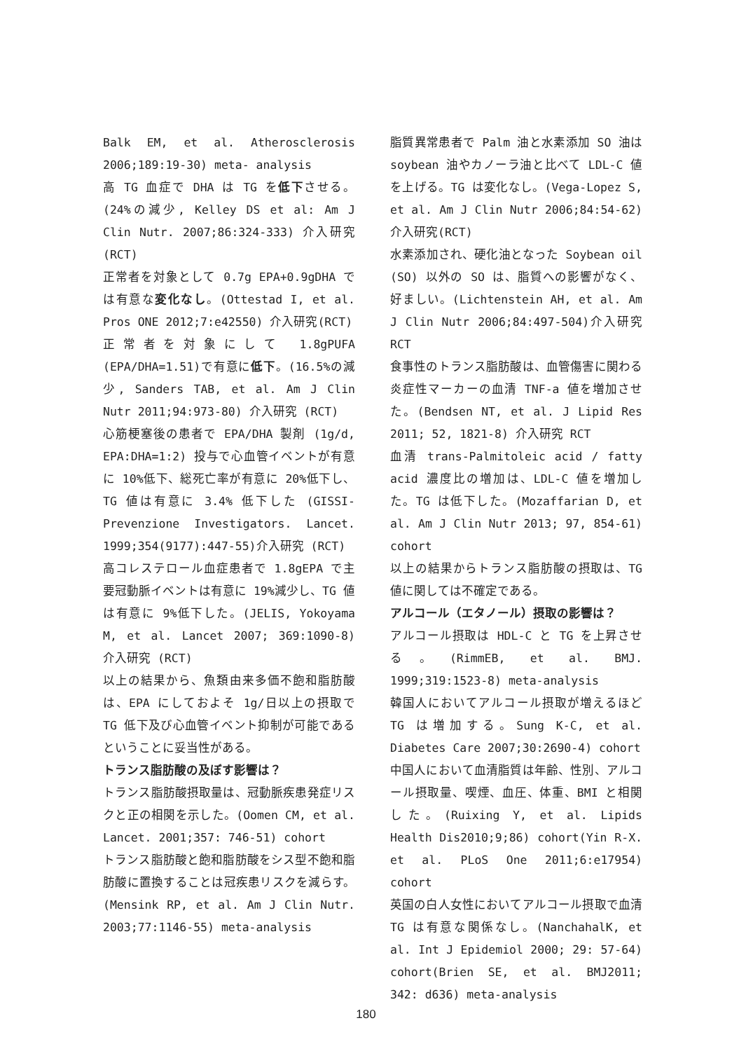Balk EM, et al. Atherosclerosis 2006;189:19-30) meta- analysis
高 TG 血症で DHA は TG を低下させる。(24%の減少, Kelley DS et al: Am J Clin Nutr. 2007;86:324-333) 介入研究(RCT)
正常者を対象として 0.7g EPA+0.9gDHA では有意な変化なし。(Ottestad I, et al. Pros ONE 2012;7:e42550) 介入研究(RCT)
正常者を対象にして 1.8gPUFA (EPA/DHA=1.51)で有意に低下。(16.5%の減少, Sanders TAB, et al. Am J Clin Nutr 2011;94:973-80) 介入研究 (RCT)
心筋梗塞後の患者で EPA/DHA 製剤 (1g/d, EPA:DHA=1:2) 投与で心血管イベントが有意に 10%低下、総死亡率が有意に 20%低下し、TG 値は有意に 3.4% 低下した (GISSI-Prevenzione Investigators. Lancet. 1999;354(9177):447-55)介入研究 (RCT)
高コレステロール血症患者で 1.8gEPA で主要冠動脈イベントは有意に 19%減少し、TG 値は有意に 9%低下した。(JELIS, Yokoyama M, et al. Lancet 2007; 369:1090-8) 介入研究 (RCT)
以上の結果から、魚類由来多価不飽和脂肪酸は、EPA にしておよそ 1g/日以上の摂取で TG 低下及び心血管イベント抑制が可能であるということに妥当性がある。
トランス脂肪酸の及ぼす影響は？
トランス脂肪酸摂取量は、冠動脈疾患発症リスクと正の相関を示した。(Oomen CM, et al. Lancet. 2001;357: 746-51) cohort
トランス脂肪酸と飽和脂肪酸をシス型不飽和脂肪酸に置換することは冠疾患リスクを減らす。(Mensink RP, et al. Am J Clin Nutr. 2003;77:1146-55) meta-analysis
脂質異常患者で Palm 油と水素添加 SO 油は soybean 油やカノーラ油と比べて LDL-C 値を上げる。TG は変化なし。(Vega-Lopez S, et al. Am J Clin Nutr 2006;84:54-62) 介入研究(RCT)
水素添加され、硬化油となった Soybean oil (SO) 以外の SO は、脂質への影響がなく、好ましい。(Lichtenstein AH, et al. Am J Clin Nutr 2006;84:497-504)介入研究 RCT
食事性のトランス脂肪酸は、血管傷害に関わる炎症性マーカーの血清 TNF-a 値を増加させた。(Bendsen NT, et al. J Lipid Res 2011; 52, 1821-8) 介入研究 RCT
血清 trans-Palmitoleic acid / fatty acid 濃度比の増加は、LDL-C 値を増加した。TG は低下した。(Mozaffarian D, et al. Am J Clin Nutr 2013; 97, 854-61) cohort
以上の結果からトランス脂肪酸の摂取は、TG 値に関しては不確定である。
アルコール（エタノール）摂取の影響は？
アルコール摂取は HDL-C と TG を上昇させる。(RimmEB, et al. BMJ. 1999;319:1523-8) meta-analysis
韓国人においてアルコール摂取が増えるほど TG は増加する。Sung K-C, et al. Diabetes Care 2007;30:2690-4) cohort
中国人において血清脂質は年齢、性別、アルコール摂取量、喫煙、血圧、体重、BMI と相関した。(Ruixing Y, et al. Lipids Health Dis2010;9;86) cohort(Yin R-X. et al. PLoS One 2011;6:e17954) cohort
英国の白人女性においてアルコール摂取で血清 TG は有意な関係なし。(NanchahalK, et al. Int J Epidemiol 2000; 29: 57-64) cohort(Brien SE, et al. BMJ2011; 342: d636) meta-analysis
180